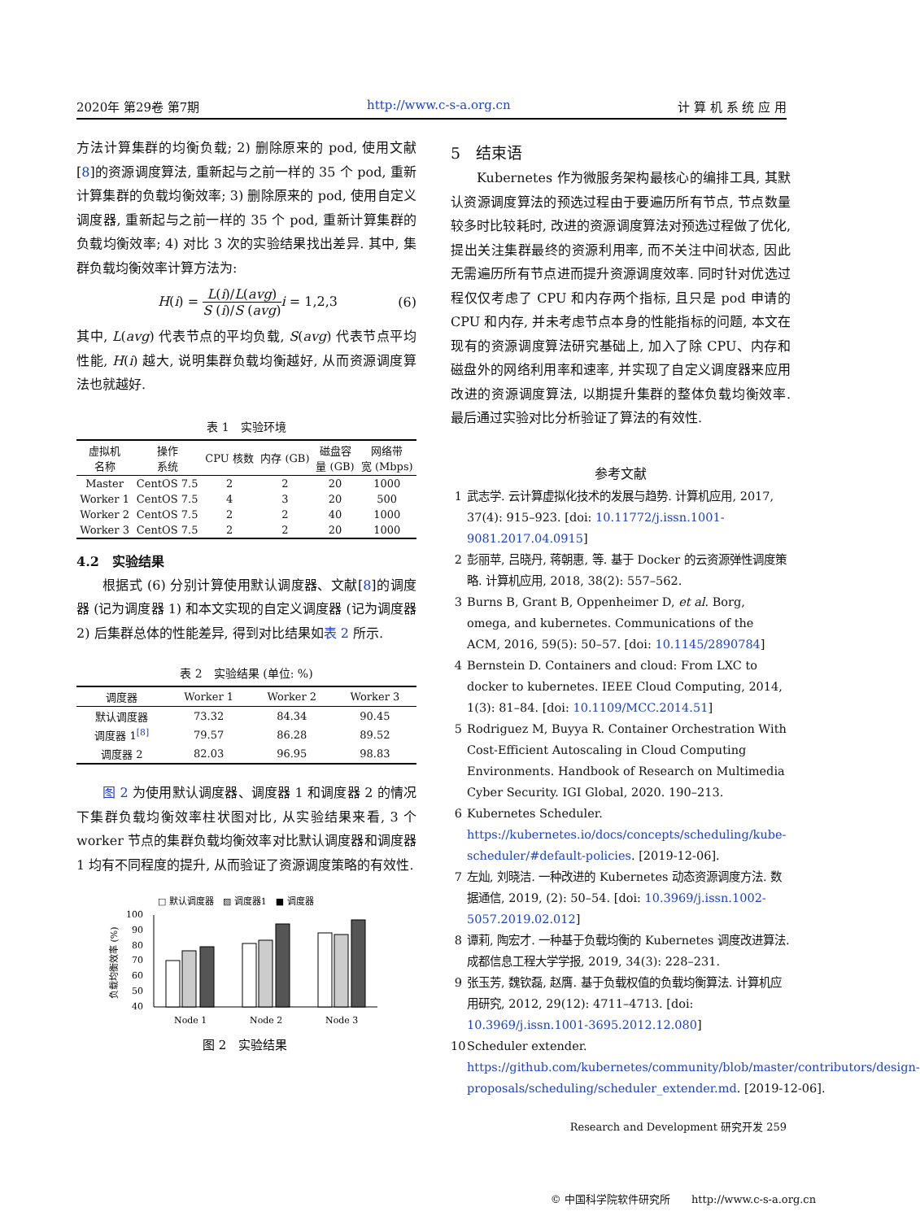2020年 第29卷 第7期 http://www.c-s-a.org.cn 计 算 机 系 统 应 用
方法计算集群的均衡负载; 2) 删除原来的 pod, 使用文献[8]的资源调度算法, 重新起与之前一样的 35 个 pod, 重新计算集群的负载均衡效率; 3) 删除原来的 pod, 使用自定义调度器, 重新起与之前一样的 35 个 pod, 重新计算集群的负载均衡效率; 4) 对比 3 次的实验结果找出差异. 其中, 集群负载均衡效率计算方法为:
H(i) = L(i)/L(avg) S (i)/S (avg) i = 1,2,3 (6)
其中, L(avg) 代表节点的平均负载, S(avg) 代表节点平均性能, H(i) 越大, 说明集群负载均衡越好, 从而资源调度算法也就越好.
表 1 实验环境
| 虚拟机 名称 | 操作 系统 | CPU 核数 | 内存 (GB) | 磁盘容 量 (GB) | 网络带 宽 (Mbps) |
| --- | --- | --- | --- | --- | --- |
| Master | CentOS 7.5 | 2 | 2 | 20 | 1000 |
| Worker 1 | CentOS 7.5 | 4 | 3 | 20 | 500 |
| Worker 2 | CentOS 7.5 | 2 | 2 | 40 | 1000 |
| Worker 3 | CentOS 7.5 | 2 | 2 | 20 | 1000 |
4.2　实验结果
根据式 (6) 分别计算使用默认调度器、文献[8]的调度器 (记为调度器 1) 和本文实现的自定义调度器 (记为调度器 2) 后集群总体的性能差异, 得到对比结果如表 2 所示.
表 2 实验结果 (单位: %)
| 调度器 | Worker 1 | Worker 2 | Worker 3 |
| --- | --- | --- | --- |
| 默认调度器 | 73.32 | 84.34 | 90.45 |
| 调度器 1<sup>[8]</sup> | 79.57 | 86.28 | 89.52 |
| 调度器 2 | 82.03 | 96.95 | 98.83 |
图 2 为使用默认调度器、调度器 1 和调度器 2 的情况下集群负载均衡效率柱状图对比, 从实验结果来看, 3 个 worker 节点的集群负载均衡效率对比默认调度器和调度器 1 均有不同程度的提升, 从而验证了资源调度策略的有效性.
□ 默认调度器　▨ 调度器1　■ 调度器
负载均衡效率 (%)
100
90
80
70
60
50
40
Node 1
Node 2
Node 3
图 2　实验结果
5　结束语
Kubernetes 作为微服务架构最核心的编排工具, 其默认资源调度算法的预选过程由于要遍历所有节点, 节点数量较多时比较耗时, 改进的资源调度算法对预选过程做了优化, 提出关注集群最终的资源利用率, 而不关注中间状态, 因此无需遍历所有节点进而提升资源调度效率. 同时针对优选过程仅仅考虑了 CPU 和内存两个指标, 且只是 pod 申请的 CPU 和内存, 并未考虑节点本身的性能指标的问题, 本文在现有的资源调度算法研究基础上, 加入了除 CPU、内存和磁盘外的网络利用率和速率, 并实现了自定义调度器来应用改进的资源调度算法, 以期提升集群的整体负载均衡效率. 最后通过实验对比分析验证了算法的有效性.
参考文献
1 武志学. 云计算虚拟化技术的发展与趋势. 计算机应用, 2017, 37(4): 915–923. [doi: 10.11772/j.issn.1001-9081.2017.04.0915]
2 彭丽苹, 吕晓丹, 蒋朝惠, 等. 基于 Docker 的云资源弹性调度策略. 计算机应用, 2018, 38(2): 557–562.
3 Burns B, Grant B, Oppenheimer D, et al. Borg, omega, and kubernetes. Communications of the ACM, 2016, 59(5): 50–57. [doi: 10.1145/2890784]
4 Bernstein D. Containers and cloud: From LXC to docker to kubernetes. IEEE Cloud Computing, 2014, 1(3): 81–84. [doi: 10.1109/MCC.2014.51]
5 Rodriguez M, Buyya R. Container Orchestration With Cost-Efficient Autoscaling in Cloud Computing Environments. Handbook of Research on Multimedia Cyber Security. IGI Global, 2020. 190–213.
6 Kubernetes Scheduler. https://kubernetes.io/docs/concepts/scheduling/kube-scheduler/#default-policies. [2019-12-06].
7 左灿, 刘晓洁. 一种改进的 Kubernetes 动态资源调度方法. 数据通信, 2019, (2): 50–54. [doi: 10.3969/j.issn.1002-5057.2019.02.012]
8 谭莉, 陶宏才. 一种基于负载均衡的 Kubernetes 调度改进算法. 成都信息工程大学学报, 2019, 34(3): 228–231.
9 张玉芳, 魏钦磊, 赵膺. 基于负载权值的负载均衡算法. 计算机应用研究, 2012, 29(12): 4711–4713. [doi: 10.3969/j.issn.1001-3695.2012.12.080]
10 Scheduler extender. https://github.com/kubernetes/community/blob/master/contributors/design-proposals/scheduling/scheduler_extender.md. [2019-12-06].
Research and Development 研究开发 259
© 中国科学院软件研究所　　http://www.c-s-a.org.cn